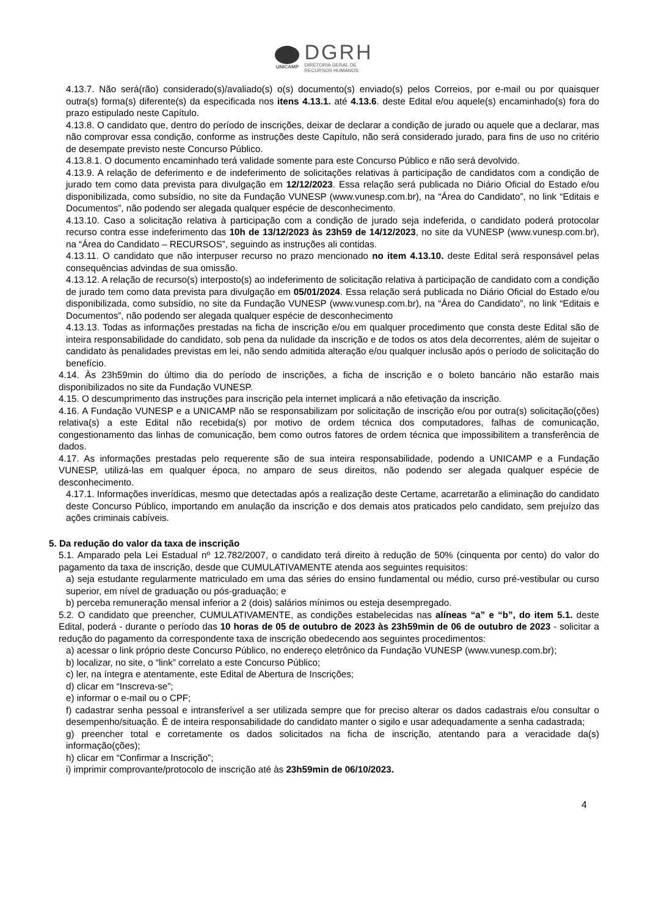UNICAMP
DGRH
DIRETORIA GERAL DE
RECURSOS HUMANOS
4.13.7. Não será(rão) considerado(s)/avaliado(s) o(s) documento(s) enviado(s) pelos Correios, por e-mail ou por quaisquer outra(s) forma(s) diferente(s) da especificada nos itens 4.13.1. até 4.13.6. deste Edital e/ou aquele(s) encaminhado(s) fora do prazo estipulado neste Capítulo.
4.13.8. O candidato que, dentro do período de inscrições, deixar de declarar a condição de jurado ou aquele que a declarar, mas não comprovar essa condição, conforme as instruções deste Capítulo, não será considerado jurado, para fins de uso no critério de desempate previsto neste Concurso Público.
4.13.8.1. O documento encaminhado terá validade somente para este Concurso Público e não será devolvido.
4.13.9. A relação de deferimento e de indeferimento de solicitações relativas à participação de candidatos com a condição de jurado tem como data prevista para divulgação em 12/12/2023. Essa relação será publicada no Diário Oficial do Estado e/ou disponibilizada, como subsídio, no site da Fundação VUNESP (www.vunesp.com.br), na “Área do Candidato”, no link “Editais e Documentos”, não podendo ser alegada qualquer espécie de desconhecimento.
4.13.10. Caso a solicitação relativa à participação com a condição de jurado seja indeferida, o candidato poderá protocolar recurso contra esse indeferimento das 10h de 13/12/2023 às 23h59 de 14/12/2023, no site da VUNESP (www.vunesp.com.br), na “Área do Candidato – RECURSOS”, seguindo as instruções ali contidas.
4.13.11. O candidato que não interpuser recurso no prazo mencionado no item 4.13.10. deste Edital será responsável pelas consequências advindas de sua omissão.
4.13.12. A relação de recurso(s) interposto(s) ao indeferimento de solicitação relativa à participação de candidato com a condição de jurado tem como data prevista para divulgação em 05/01/2024. Essa relação será publicada no Diário Oficial do Estado e/ou disponibilizada, como subsídio, no site da Fundação VUNESP (www.vunesp.com.br), na “Área do Candidato”, no link “Editais e Documentos”, não podendo ser alegada qualquer espécie de desconhecimento
4.13.13. Todas as informações prestadas na ficha de inscrição e/ou em qualquer procedimento que consta deste Edital são de inteira responsabilidade do candidato, sob pena da nulidade da inscrição e de todos os atos dela decorrentes, além de sujeitar o candidato às penalidades previstas em lei, não sendo admitida alteração e/ou qualquer inclusão após o período de solicitação do benefício.
4.14. Às 23h59min do último dia do período de inscrições, a ficha de inscrição e o boleto bancário não estarão mais disponibilizados no site da Fundação VUNESP.
4.15. O descumprimento das instruções para inscrição pela internet implicará a não efetivação da inscrição.
4.16. A Fundação VUNESP e a UNICAMP não se responsabilizam por solicitação de inscrição e/ou por outra(s) solicitação(ções) relativa(s) a este Edital não recebida(s) por motivo de ordem técnica dos computadores, falhas de comunicação, congestionamento das linhas de comunicação, bem como outros fatores de ordem técnica que impossibilitem a transferência de dados.
4.17. As informações prestadas pelo requerente são de sua inteira responsabilidade, podendo a UNICAMP e a Fundação VUNESP, utilizá-las em qualquer época, no amparo de seus direitos, não podendo ser alegada qualquer espécie de desconhecimento.
4.17.1. Informações inverídicas, mesmo que detectadas após a realização deste Certame, acarretarão a eliminação do candidato deste Concurso Público, importando em anulação da inscrição e dos demais atos praticados pelo candidato, sem prejuízo das ações criminais cabíveis.
5. Da redução do valor da taxa de inscrição
5.1. Amparado pela Lei Estadual nº 12.782/2007, o candidato terá direito à redução de 50% (cinquenta por cento) do valor do pagamento da taxa de inscrição, desde que CUMULATIVAMENTE atenda aos seguintes requisitos:
a) seja estudante regularmente matriculado em uma das séries do ensino fundamental ou médio, curso pré-vestibular ou curso superior, em nível de graduação ou pós-graduação; e
b) perceba remuneração mensal inferior a 2 (dois) salários mínimos ou esteja desempregado.
5.2. O candidato que preencher, CUMULATIVAMENTE, as condições estabelecidas nas alíneas “a” e “b”, do item 5.1. deste Edital, poderá - durante o período das 10 horas de 05 de outubro de 2023 às 23h59min de 06 de outubro de 2023 - solicitar a redução do pagamento da correspondente taxa de inscrição obedecendo aos seguintes procedimentos:
a) acessar o link próprio deste Concurso Público, no endereço eletrônico da Fundação VUNESP (www.vunesp.com.br);
b) localizar, no site, o “link” correlato a este Concurso Público;
c) ler, na íntegra e atentamente, este Edital de Abertura de Inscrições;
d) clicar em “Inscreva-se”;
e) informar o e-mail ou o CPF;
f) cadastrar senha pessoal e intransferível a ser utilizada sempre que for preciso alterar os dados cadastrais e/ou consultar o desempenho/situação. É de inteira responsabilidade do candidato manter o sigilo e usar adequadamente a senha cadastrada;
g) preencher total e corretamente os dados solicitados na ficha de inscrição, atentando para a veracidade da(s) informação(ções);
h) clicar em “Confirmar a Inscrição”;
i) imprimir comprovante/protocolo de inscrição até às 23h59min de 06/10/2023.
4